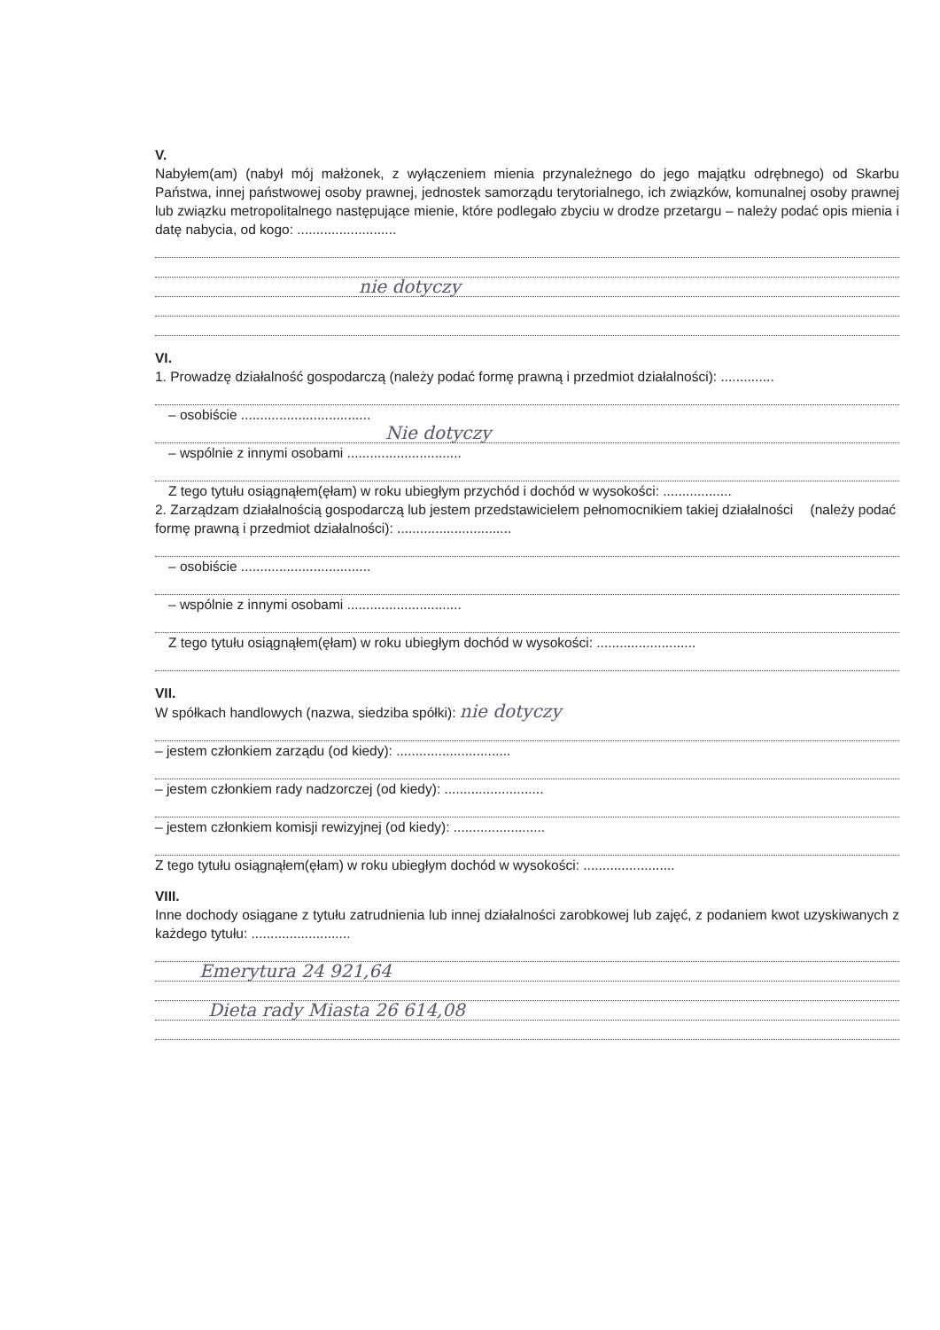V.
Nabyłem(am) (nabył mój małżonek, z wyłączeniem mienia przynależnego do jego majątku odrębnego) od Skarbu Państwa, innej państwowej osoby prawnej, jednostek samorządu terytorialnego, ich związków, komunalnej osoby prawnej lub związku metropolitalnego następujące mienie, które podlegało zbyciu w drodze przetargu – należy podać opis mienia i datę nabycia, od kogo: ..........................
nie dotyczy
VI.
1. Prowadzę działalność gospodarczą (należy podać formę prawną i przedmiot działalności): ..............
– osobiście ..................................
Nie dotyczy
– wspólnie z innymi osobami ..............................
Z tego tytułu osiągnąłem(ęłam) w roku ubiegłym przychód i dochód w wysokości: ..................
2. Zarządzam działalnością gospodarczą lub jestem przedstawicielem pełnomocnikiem takiej działalności (należy podać formę prawną i przedmiot działalności): ..............................
– osobiście ..................................
– wspólnie z innymi osobami ..............................
Z tego tytułu osiągnąłem(ęłam) w roku ubiegłym dochód w wysokości: ..........................
VII.
W spółkach handlowych (nazwa, siedziba spółki): nie dotyczy
– jestem członkiem zarządu (od kiedy): ..............................
– jestem członkiem rady nadzorczej (od kiedy): ..........................
– jestem członkiem komisji rewizyjnej (od kiedy): ........................
Z tego tytułu osiągnąłem(ęłam) w roku ubiegłym dochód w wysokości: ........................
VIII.
Inne dochody osiągane z tytułu zatrudnienia lub innej działalności zarobkowej lub zajęć, z podaniem kwot uzyskiwanych z każdego tytułu: ..........................
Emerytura 24 921,64
Dieta rady Miasta 26 614,08